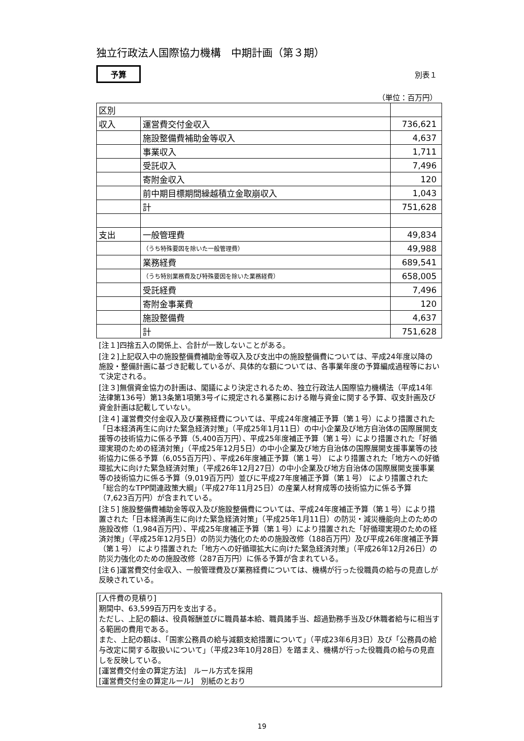独立行政法人国際協力機構　中期計画（第３期）
予算 別表１
（単位：百万円）
| 区別 | | |
| 収入 | 運営費交付金収入 | 736,621 |
| | 施設整備費補助金等収入 | 4,637 |
| | 事業収入 | 1,711 |
| | 受託収入 | 7,496 |
| | 寄附金収入 | 120 |
| | 前中期目標期間繰越積立金取崩収入 | 1,043 |
| | 計 | 751,628 |
| 支出 | 一般管理費 | 49,834 |
| | （うち特殊要因を除いた一般管理費） | 49,988 |
| | 業務経費 | 689,541 |
| | （うち特別業務費及び特殊要因を除いた業務経費） | 658,005 |
| | 受託経費 | 7,496 |
| | 寄附金事業費 | 120 |
| | 施設整備費 | 4,637 |
| | 計 | 751,628 |
[注１]四捨五入の関係上、合計が一致しないことがある。
[注２]上記収入中の施設整備費補助金等収入及び支出中の施設整備費については、平成24年度以降の施設・整備計画に基づき記載しているが、具体的な額については、各事業年度の予算編成過程等において決定される。
[注３]無償資金協力の計画は、閣議により決定されるため、独立行政法人国際協力機構法（平成14年法律第136号）第13条第1項第3号イに規定される業務における贈与資金に関する予算、収支計画及び資金計画は記載していない。
[注４] 運営費交付金収入及び業務経費については、平成24年度補正予算（第１号）により措置された「日本経済再生に向けた緊急経済対策」（平成25年1月11日）の中小企業及び地方自治体の国際展開支援等の技術協力に係る予算（5,400百万円）、平成25年度補正予算（第１号）により措置された「好循環実現のための経済対策」（平成25年12月5日）の中小企業及び地方自治体の国際展開支援事業等の技術協力に係る予算（6,055百万円）、平成26年度補正予算（第１号） により措置された「地方への好循環拡大に向けた緊急経済対策」（平成26年12月27日）の中小企業及び地方自治体の国際展開支援事業等の技術協力に係る予算（9,019百万円）並びに平成27年度補正予算（第１号） により措置された「総合的なTPP関連政策大綱」（平成27年11月25日）の産業人材育成等の技術協力に係る予算（7,623百万円）が含まれている。
[注５] 施設整備費補助金等収入及び施設整備費については、平成24年度補正予算（第１号）により措置された「日本経済再生に向けた緊急経済対策」（平成25年1月11日）の防災・減災機能向上のための施設改修（1,984百万円）、平成25年度補正予算（第１号）により措置された「好循環実現のための経済対策」（平成25年12月5日）の防災力強化のための施設改修（188百万円）及び平成26年度補正予算（第１号） により措置された「地方への好循環拡大に向けた緊急経済対策」（平成26年12月26日）の防災力強化のための施設改修（287百万円）に係る予算が含まれている。
[注６]運営費交付金収入、一般管理費及び業務経費については、機構が行った役職員の給与の見直しが反映されている。
[人件費の見積り]
期間中、63,599百万円を支出する。
ただし、上記の額は、役員報酬並びに職員基本給、職員諸手当、超過勤務手当及び休職者給与に相当する範囲の費用である。
また、上記の額は、「国家公務員の給与減額支給措置について」（平成23年6月3日）及び「公務員の給与改定に関する取扱いについて」（平成23年10月28日）を踏まえ、機構が行った役職員の給与の見直しを反映している。
[運営費交付金の算定方法]　ルール方式を採用
[運営費交付金の算定ルール]　別紙のとおり
19